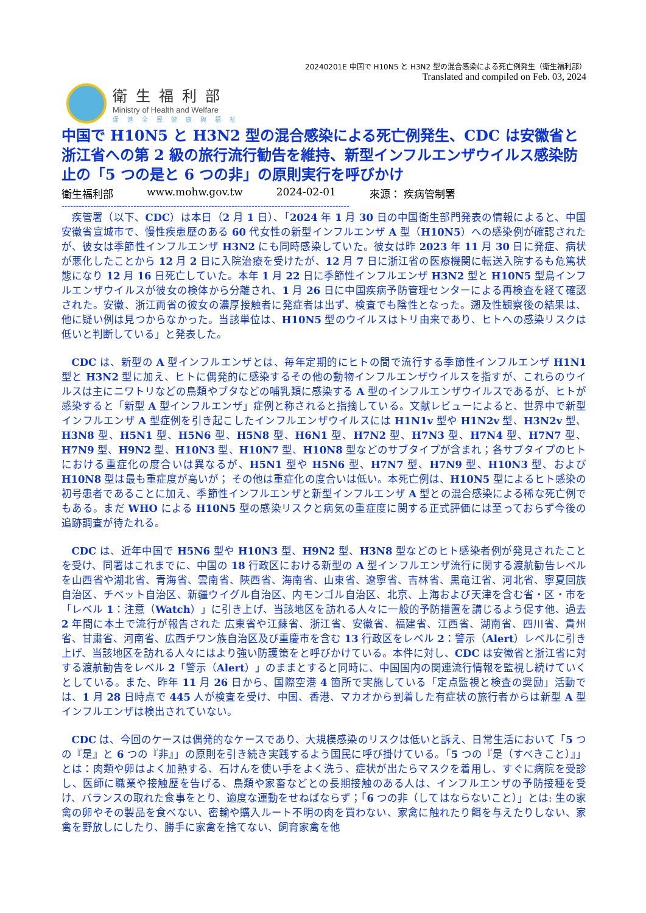20240201E 中国で H10N5 と H3N2 型の混合感染による死亡例発生（衛生福利部）
Translated and compiled on Feb. 03, 2024
衛生福利部
Ministry of Health and Welfare
促進全民健康與福祉
中国で H10N5 と H3N2 型の混合感染による死亡例発生、CDC は安徽省と浙江省への第 2 級の旅行流行勧告を維持、新型インフルエンザウイルス感染防止の「5 つの是と 6 つの非」の原則実行を呼びかけ
衛生福利部 www.mohw.gov.tw 2024-02-01 來源： 疾病管制署
----------------------------------------------------------------------------------------------------
疾管署（以下、CDC）は本日（2 月 1 日）、「2024 年 1 月 30 日の中国衛生部門発表の情報によると、中国安徽省宣城市で、慢性疾患歴のある 60 代女性の新型インフルエンザ A 型（H10N5）への感染例が確認されたが、彼女は季節性インフルエンザ H3N2 にも同時感染していた。彼女は昨 2023 年 11 月 30 日に発症、病状が悪化したことから 12 月 2 日に入院治療を受けたが、12 月 7 日に浙江省の医療機関に転送入院するも危篤状態になり 12 月 16 日死亡していた。本年 1 月 22 日に季節性インフルエンザ H3N2 型と H10N5 型鳥インフルエンザウイルスが彼女の検体から分離され、1 月 26 日に中国疾病予防管理センターによる再検査を経て確認された。安徽、浙江両省の彼女の濃厚接触者に発症者は出ず、検査でも陰性となった。遡及性観察後の結果は、他に疑い例は見つからなかった。当該単位は、H10N5 型のウイルスはトリ由来であり、ヒトへの感染リスクは低いと判断している」と発表した。
CDC は、新型の A 型インフルエンザとは、毎年定期的にヒトの間で流行する季節性インフルエンザ H1N1 型と H3N2 型に加え、ヒトに偶発的に感染するその他の動物インフルエンザウイルスを指すが、これらのウイルスは主にニワトリなどの鳥類やブタなどの哺乳類に感染する A 型のインフルエンザウイルスであるが、ヒトが感染すると「新型 A 型インフルエンザ」症例と称されると指摘している。文献レビューによると、世界中で新型インフルエンザ A 型症例を引き起こしたインフルエンザウイルスには H1N1v 型や H1N2v 型、H3N2v 型、H3N8 型、H5N1 型、H5N6 型、H5N8 型、H6N1 型、H7N2 型、H7N3 型、H7N4 型、H7N7 型、H7N9 型、H9N2 型、H10N3 型、H10N7 型、H10N8 型などのサブタイプが含まれ；各サブタイプのヒトにおける重症化の度合いは異なるが、H5N1 型や H5N6 型、H7N7 型、H7N9 型、H10N3 型、および H10N8 型は最も重症度が高いが； その他は重症化の度合いは低い。本死亡例は、H10N5 型によるヒト感染の初号患者であることに加え、季節性インフルエンザと新型インフルエンザ A 型との混合感染による稀な死亡例でもある。まだ WHO による H10N5 型の感染リスクと病気の重症度に関する正式評価には至っておらず今後の追跡調査が待たれる。
CDC は、近年中国で H5N6 型や H10N3 型、H9N2 型、H3N8 型などのヒト感染者例が発見されたことを受け、同署はこれまでに、中国の 18 行政区における新型の A 型インフルエンザ流行に関する渡航勧告レベルを山西省や湖北省、青海省、雲南省、陝西省、海南省、山東省、遼寧省、吉林省、黒竜江省、河北省、寧夏回族自治区、チベット自治区、新疆ウイグル自治区、内モンゴル自治区、北京、上海および天津を含む省・区・市を「レベル 1：注意（Watch）」に引き上げ、当該地区を訪れる人々に一般的予防措置を講じるよう促す他、過去 2 年間に本土で流行が報告された 広東省や江蘇省、浙江省、安徽省、福建省、江西省、湖南省、四川省、貴州省、甘粛省、河南省、広西チワン族自治区及び重慶市を含む 13 行政区をレベル 2：警示（Alert）レベルに引き上げ、当該地区を訪れる人々にはより強い防護策をと呼びかけている。本件に対し、CDC は安徽省と浙江省に対する渡航勧告をレベル 2「警示（Alert）」のままとすると同時に、中国国内の関連流行情報を監視し続けていくとしている。また、昨年 11 月 26 日から、国際空港 4 箇所で実施している「定点監視と検査の奨励」活動では、1 月 28 日時点で 445 人が検査を受け、中国、香港、マカオから到着した有症状の旅行者からは新型 A 型インフルエンザは検出されていない。
CDC は、今回のケースは偶発的なケースであり、大規模感染のリスクは低いと訴え、日常生活において「5 つの『是』と 6 つの『非』」の原則を引き続き実践するよう国民に呼び掛けている。「5 つの『是（すべきこと）』」とは：肉類や卵はよく加熱する、石けんを使い手をよく洗う、症状が出たらマスクを着用し、すぐに病院を受診し、医師に職業や接触歴を告げる、鳥類や家畜などとの長期接触のある人は、インフルエンザの予防接種を受け、バランスの取れた食事をとり、適度な運動をせねばならず；「6 つの非（してはならないこと）」とは: 生の家禽の卵やその製品を食べない、密輸や購入ルート不明の肉を買わない、家禽に触れたり餌を与えたりしない、家禽を野放しにしたり、勝手に家禽を捨てない、飼育家禽を他